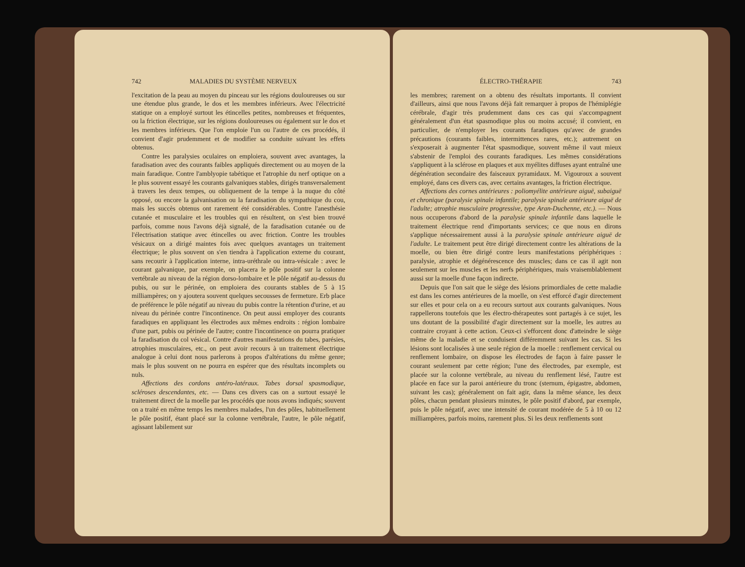742 MALADIES DU SYSTÈME NERVEUX
l'excitation de la peau au moyen du pinceau sur les régions douloureuses ou sur une étendue plus grande, le dos et les membres inférieurs. Avec l'électricité statique on a employé surtout les étincelles petites, nombreuses et fréquentes, ou la friction électrique, sur les régions douloureuses ou également sur le dos et les membres inférieurs. Que l'on emploie l'un ou l'autre de ces procédés, il convient d'agir prudemment et de modifier sa conduite suivant les effets obtenus.
Contre les paralysies oculaires on emploiera, souvent avec avantages, la faradisation avec des courants faibles appliqués directement ou au moyen de la main faradique. Contre l'amblyopie tabétique et l'atrophie du nerf optique on a le plus souvent essayé les courants galvaniques stables, dirigés transversalement à travers les deux tempes, ou obliquement de la tempe à la nuque du côté opposé, ou encore la galvanisation ou la faradisation du sympathique du cou, mais les succès obtenus ont rarement été considérables. Contre l'anesthésie cutanée et musculaire et les troubles qui en résultent, on s'est bien trouvé parfois, comme nous l'avons déjà signalé, de la faradisation cutanée ou de l'électrisation statique avec étincelles ou avec friction. Contre les troubles vésicaux on a dirigé maintes fois avec quelques avantages un traitement électrique; le plus souvent on s'en tiendra à l'application externe du courant, sans recourir à l'application interne, intra-uréthrale ou intra-vésicale : avec le courant galvanique, par exemple, on placera le pôle positif sur la colonne vertébrale au niveau de la région dorso-lombaire et le pôle négatif au-dessus du pubis, ou sur le périnée, on emploiera des courants stables de 5 à 15 milliampères; on y ajoutera souvent quelques secousses de fermeture. Erb place de préférence le pôle négatif au niveau du pubis contre la rétention d'urine, et au niveau du périnée contre l'incontinence. On peut aussi employer des courants faradiques en appliquant les électrodes aux mêmes endroits : région lombaire d'une part, pubis ou périnée de l'autre; contre l'incontinence on pourra pratiquer la faradisation du col vésical. Contre d'autres manifestations du tabes, parésies, atrophies musculaires, etc., on peut avoir recours à un traitement électrique analogue à celui dont nous parlerons à propos d'altérations du même genre; mais le plus souvent on ne pourra en espérer que des résultats incomplets ou nuls.
Affections des cordons antéro-latéraux. Tabes dorsal spasmodique, scléroses descendantes, etc. — Dans ces divers cas on a surtout essayé le traitement direct de la moelle par les procédés que nous avons indiqués; souvent on a traité en même temps les membres malades, l'un des pôles, habituellement le pôle positif, étant placé sur la colonne vertébrale, l'autre, le pôle négatif, agissant labilement sur
ÉLECTRO-THÉRAPIE 743
les membres; rarement on a obtenu des résultats importants. Il convient d'ailleurs, ainsi que nous l'avons déjà fait remarquer à propos de l'hémiplégie cérébrale, d'agir très prudemment dans ces cas qui s'accompagnent généralement d'un état spasmodique plus ou moins accusé; il convient, en particulier, de n'employer les courants faradiques qu'avec de grandes précautions (courants faibles, intermittences rares, etc.); autrement on s'exposerait à augmenter l'état spasmodique, souvent même il vaut mieux s'abstenir de l'emploi des courants faradiques. Les mêmes considérations s'appliquent à la sclérose en plaques et aux myélites diffuses ayant entraîné une dégénération secondaire des faisceaux pyramidaux. M. Vigouroux a souvent employé, dans ces divers cas, avec certains avantages, la friction électrique.
Affections des cornes antérieures : poliomyélite antérieure aiguë, subaiguë et chronique (paralysie spinale infantile; paralysie spinale antérieure aiguë de l'adulte; atrophie musculaire progressive, type Aran-Duchenne, etc.). — Nous nous occuperons d'abord de la paralysie spinale infantile dans laquelle le traitement électrique rend d'importants services; ce que nous en dirons s'applique nécessairement aussi à la paralysie spinale antérieure aiguë de l'adulte. Le traitement peut être dirigé directement contre les altérations de la moelle, ou bien être dirigé contre leurs manifestations périphériques : paralysie, atrophie et dégénérescence des muscles; dans ce cas il agit non seulement sur les muscles et les nerfs périphériques, mais vraisemblablement aussi sur la moelle d'une façon indirecte.
Depuis que l'on sait que le siège des lésions primordiales de cette maladie est dans les cornes antérieures de la moelle, on s'est efforcé d'agir directement sur elles et pour cela on a eu recours surtout aux courants galvaniques. Nous rappellerons toutefois que les électro-thérapeutes sont partagés à ce sujet, les uns doutant de la possibilité d'agir directement sur la moelle, les autres au contraire croyant à cette action. Ceux-ci s'efforcent donc d'atteindre le siège même de la maladie et se conduisent différemment suivant les cas. Si les lésions sont localisées à une seule région de la moelle : renflement cervical ou renflement lombaire, on dispose les électrodes de façon à faire passer le courant seulement par cette région; l'une des électrodes, par exemple, est placée sur la colonne vertébrale, au niveau du renflement lésé, l'autre est placée en face sur la paroi antérieure du tronc (sternum, épigastre, abdomen, suivant les cas); généralement on fait agir, dans la même séance, les deux pôles, chacun pendant plusieurs minutes, le pôle positif d'abord, par exemple, puis le pôle négatif, avec une intensité de courant modérée de 5 à 10 ou 12 milliampères, parfois moins, rarement plus. Si les deux renflements sont